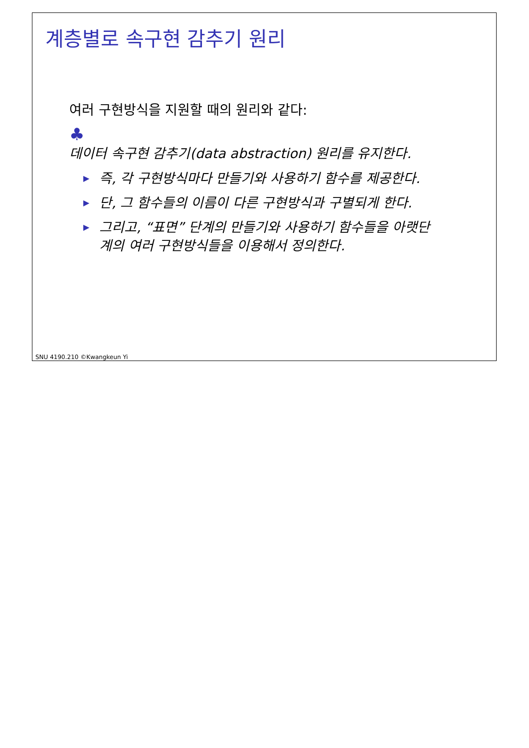계층별로 속구현 감추기 원리
여러 구현방식을 지원할 때의 원리와 같다:
♣
데이터 속구현 감추기(data abstraction) 원리를 유지한다.
▶ 즉, 각 구현방식마다 만들기와 사용하기 함수를 제공한다.
▶ 단, 그 함수들의 이름이 다른 구현방식과 구별되게 한다.
▶ 그리고, “표면” 단계의 만들기와 사용하기 함수들을 아랫단계의 여러 구현방식들을 이용해서 정의한다.
SNU 4190.210 ©Kwangkeun Yi